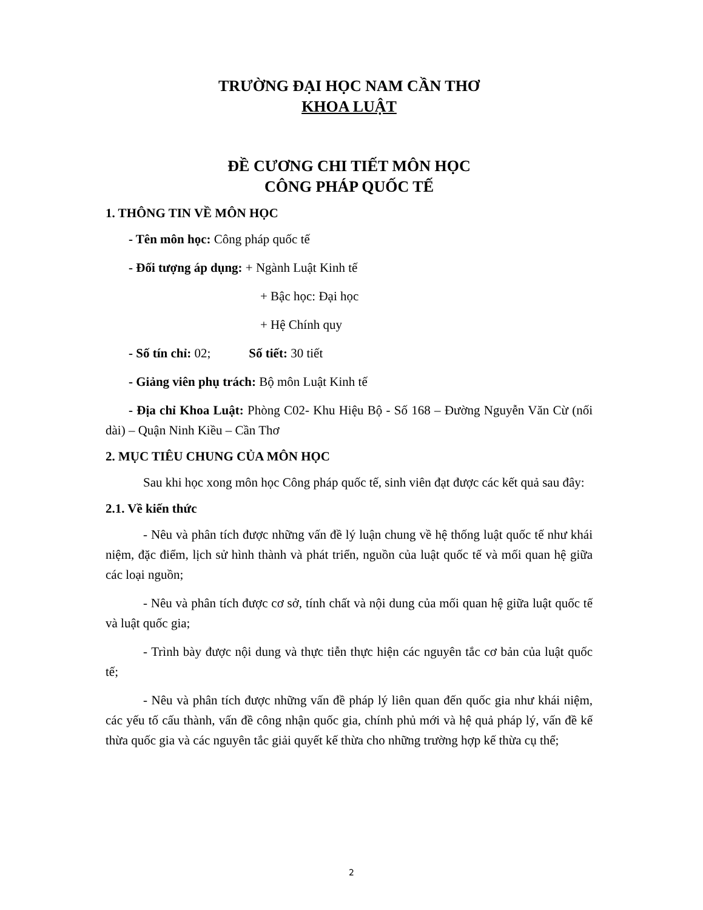TRƯỜNG ĐẠI HỌC NAM CẦN THƠ
KHOA LUẬT
ĐỀ CƯƠNG CHI TIẾT MÔN HỌC
CÔNG PHÁP QUỐC TẾ
1. THÔNG TIN VỀ MÔN HỌC
- Tên môn học: Công pháp quốc tế
- Đối tượng áp dụng: + Ngành Luật Kinh tế
+ Bậc học: Đại học
+ Hệ Chính quy
- Số tín chỉ: 02; Số tiết: 30 tiết
- Giảng viên phụ trách: Bộ môn Luật Kinh tế
- Địa chỉ Khoa Luật: Phòng C02- Khu Hiệu Bộ - Số 168 – Đường Nguyễn Văn Cừ (nối dài) – Quận Ninh Kiều – Cần Thơ
2. MỤC TIÊU CHUNG CỦA MÔN HỌC
Sau khi học xong môn học Công pháp quốc tế, sinh viên đạt được các kết quả sau đây:
2.1. Về kiến thức
- Nêu và phân tích được những vấn đề lý luận chung về hệ thống luật quốc tế như khái niệm, đặc điểm, lịch sử hình thành và phát triển, nguồn của luật quốc tế và mối quan hệ giữa các loại nguồn;
- Nêu và phân tích được cơ sở, tính chất và nội dung của mối quan hệ giữa luật quốc tế và luật quốc gia;
- Trình bày được nội dung và thực tiễn thực hiện các nguyên tắc cơ bản của luật quốc tế;
- Nêu và phân tích được những vấn đề pháp lý liên quan đến quốc gia như khái niệm, các yếu tố cấu thành, vấn đề công nhận quốc gia, chính phủ mới và hệ quả pháp lý, vấn đề kế thừa quốc gia và các nguyên tắc giải quyết kế thừa cho những trường hợp kế thừa cụ thể;
2